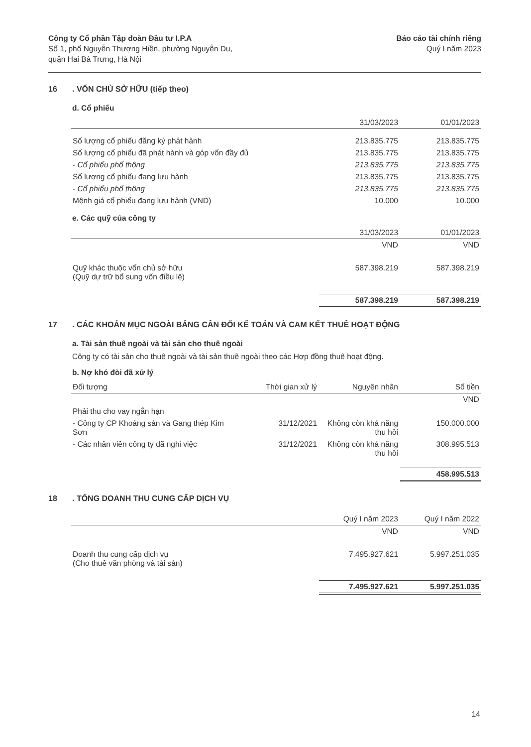Công ty Cổ phần Tập đoàn Đầu tư I.P.A
Số 1, phố Nguyễn Thượng Hiền, phường Nguyễn Du,
quận Hai Bà Trưng, Hà Nội
Báo cáo tài chính riêng
Quý I năm 2023
16. VỐN CHỦ SỞ HỮU (tiếp theo)
d. Cổ phiếu
| | 31/03/2023 | 01/01/2023 |
| --- | --- | --- |
| Số lượng cổ phiếu đăng ký phát hành | 213.835.775 | 213.835.775 |
| Số lượng cổ phiếu đã phát hành và góp vốn đầy đủ | 213.835.775 | 213.835.775 |
| - Cổ phiếu phổ thông | 213.835.775 | 213.835.775 |
| Số lượng cổ phiếu đang lưu hành | 213.835.775 | 213.835.775 |
| - Cổ phiếu phổ thông | 213.835.775 | 213.835.775 |
| Mệnh giá cổ phiếu đang lưu hành (VND) | 10.000 | 10.000 |
e. Các quỹ của công ty
| | 31/03/2023 | 01/01/2023 |
| --- | --- | --- |
| | VND | VND |
| Quỹ khác thuộc vốn chủ sở hữu (Quỹ dự trữ bổ sung vốn điều lệ) | 587.398.219 | 587.398.219 |
| | 587.398.219 | 587.398.219 |
17. CÁC KHOẢN MỤC NGOÀI BẢNG CÂN ĐỐI KẾ TOÁN VÀ CAM KẾT THUÊ HOẠT ĐỘNG
a. Tài sản thuê ngoài và tài sản cho thuê ngoài
Công ty có tài sản cho thuê ngoài và tài sản thuê ngoài theo các Hợp đồng thuê hoạt động.
b. Nợ khó đòi đã xử lý
| Đối tượng | Thời gian xử lý | Nguyên nhân | Số tiền |
| --- | --- | --- | --- |
| | | | VND |
| Phải thu cho vay ngắn hạn | | | |
| - Công ty CP Khoáng sản và Gang thép Kim Sơn | 31/12/2021 | Không còn khả năng thu hồi | 150.000.000 |
| - Các nhân viên công ty đã nghỉ việc | 31/12/2021 | Không còn khả năng thu hồi | 308.995.513 |
| | | | 458.995.513 |
18. TỔNG DOANH THU CUNG CẤP DỊCH VỤ
| | Quý I năm 2023 | Quý I năm 2022 |
| --- | --- | --- |
| | VND | VND |
| Doanh thu cung cấp dịch vụ (Cho thuê văn phòng và tài sản) | 7.495.927.621 | 5.997.251.035 |
| | 7.495.927.621 | 5.997.251.035 |
14